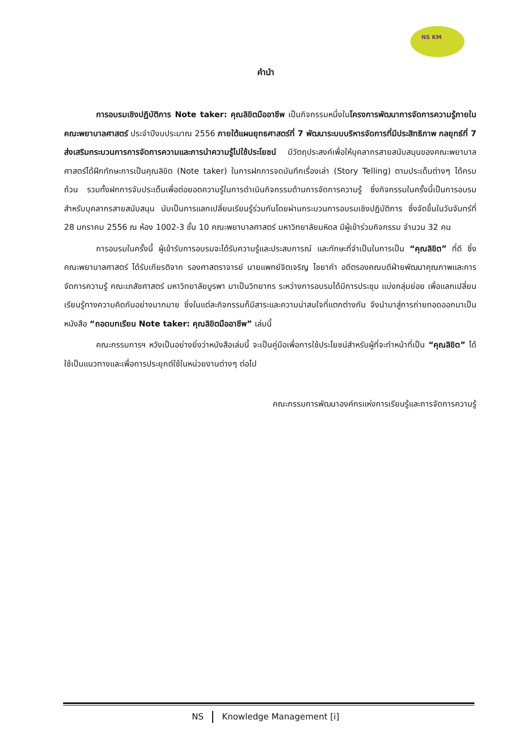NS KM
คำนำ
การอบรมเชิงปฏิบัติการ Note taker: คุณลิขิตมืออาชีพ เป็นกิจกรรมหนึ่งในโครงการพัฒนาการจัดการความรู้ภายในคณะพยาบาลศาสตร์ ประจำปีงบประมาณ 2556 ภายใต้แผนยุทธศาสตร์ที่ 7 พัฒนาระบบบริหารจัดการที่มีประสิทธิภาพ กลยุทธ์ที่ 7 ส่งเสริมกระบวนการการจัดการความและการนำความรู้ไปใช้ประโยชน์ มีวัตถุประสงค์เพื่อให้บุคลากรสายสนับสนุนของคณะพยาบาลศาสตร์ได้ฝึกทักษะการเป็นคุณลิขิต (Note taker) ในการฝกการจดบันทึกเรื่องเล่า (Story Telling) ตามประเด็นต่างๆ ได้ครบถ้วน รวมทั้งฝกการจับประเด็นเพื่อต่อยอดความรู้ในการดำเนินกิจกรรมด้านการจัดการความรู้ ซึ่งกิจกรรมในครั้งนี้เป็นการอบรมสำหรับบุคลากรสายสนับสนุน นับเป็นการแลกเปลี่ยนเรียนรู้ร่วมกันโดยผ่านกระบวนการอบรมเชิงปฏิบัติการ ซึ่งจัดขึ้นในวันจันทร์ที่ 28 มกราคม 2556 ณ ห้อง 1002-3 ชั้น 10 คณะพยาบาลศาสตร์ มหาวิทยาลัยมหิดล มีผู้เข้าร่วมกิจกรรม จำนวน 32 คน
การอบรมในครั้งนี้ ผู้เข้ารับการอบรมจะได้รับความรู้และประสบการณ์ และทักษะที่จำเป็นในการเป็น “คุณลิขิต” ที่ดี ซึ่งคณะพยาบาลศาสตร์ ได้รับเกียรติจาก รองศาสตราจารย์ นายแพทย์จิตเจริญ ไชยาคำ อดีตรองคณบดีฝ่ายพัฒนาคุณภาพและการจัดการความรู้ คณะเภสัชศาสตร์ มหาวิทยาลัยบูรพา มาเป็นวิทยากร ระหว่างการอบรมได้มีการประชุม แบ่งกลุ่มย่อย เพื่อแลกเปลี่ยนเรียนรู้ทางความคิดกันอย่างมากมาย ซึ่งในแต่ละกิจกรรมก็มีสาระและความน่าสนใจที่แตกต่างกัน จึงนำมาสู่การถ่ายทอดออกมาเป็นหนังสือ “ถอดบทเรียน Note taker: คุณลิขิตมืออาชีพ” เล่มนี้
คณะกรรมการฯ หวังเป็นอย่างยิ่งว่าหนังสือเล่มนี้ จะเป็นคู่มือเพื่อการใช้ประโยชน์สำหรับผู้ที่จะทำหน้าที่เป็น “คุณลิขิต” ได้ใช้เป็นแนวทางและเพื่อการประยุกต์ใช้ในหน่วยงานต่างๆ ต่อไป
คณะกรรมการพัฒนาองค์กรแห่งการเรียนรู้และการจัดการความรู้
NS Knowledge Management [i]